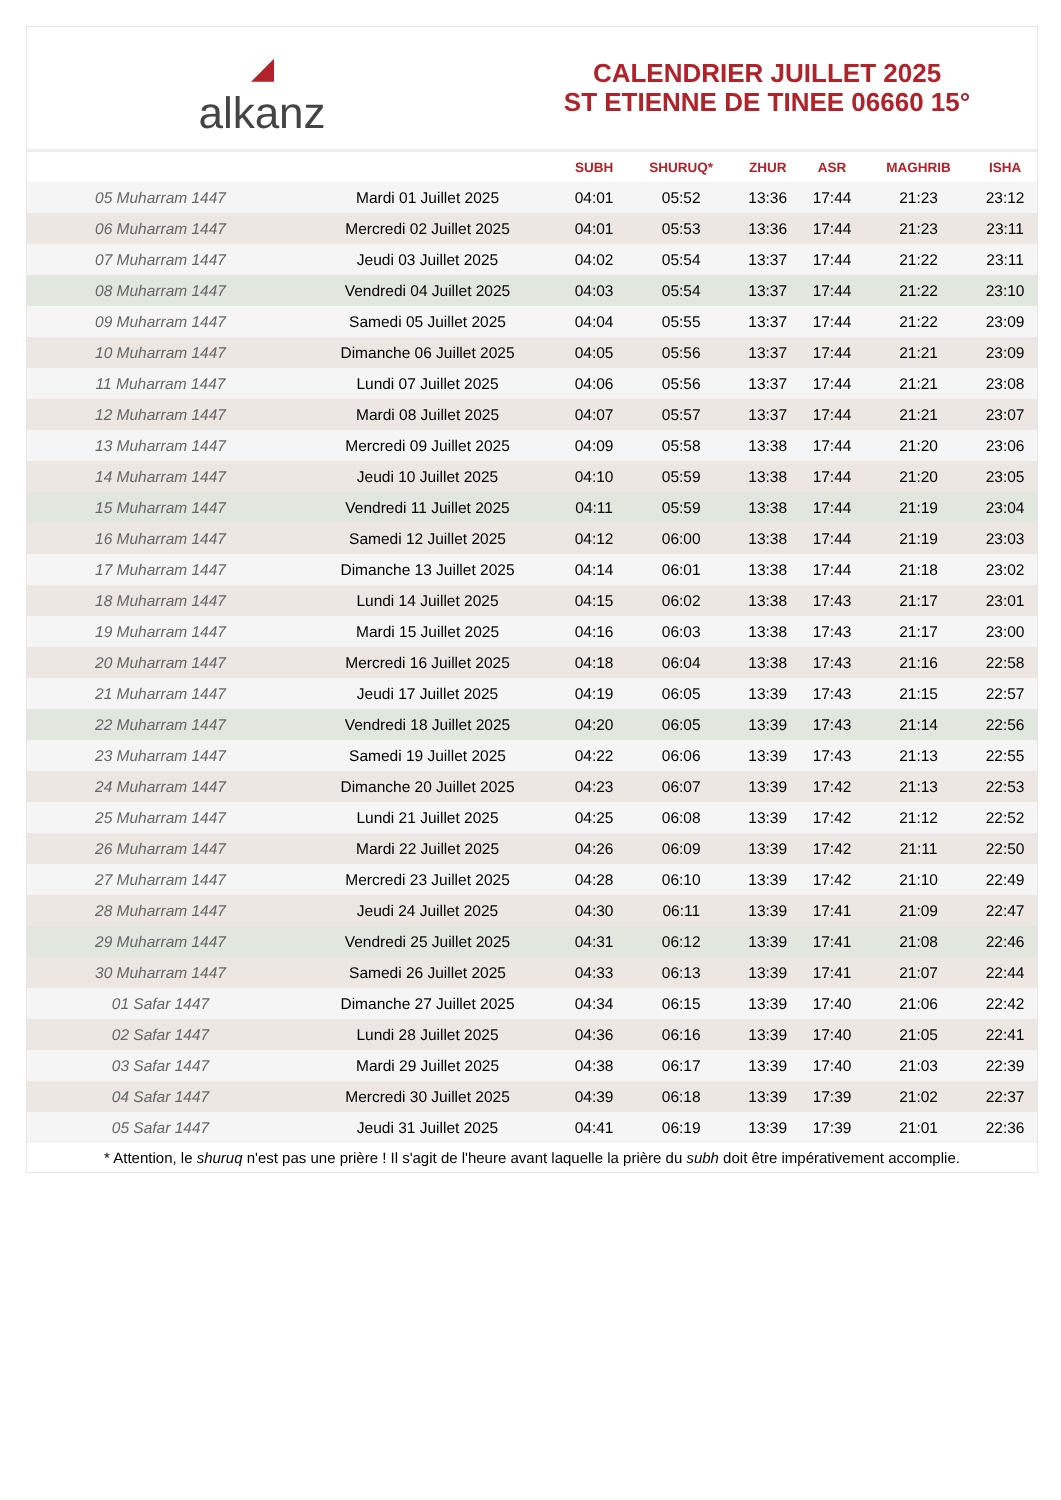◢
alkanz
CALENDRIER JUILLET 2025
ST ETIENNE DE TINEE 06660 15°
| | | SUBH | SHURUQ* | ZHUR | ASR | MAGHRIB | ISHA |
| --- | --- | --- | --- | --- | --- | --- | --- |
| 05 Muharram 1447 | Mardi 01 Juillet 2025 | 04:01 | 05:52 | 13:36 | 17:44 | 21:23 | 23:12 |
| 06 Muharram 1447 | Mercredi 02 Juillet 2025 | 04:01 | 05:53 | 13:36 | 17:44 | 21:23 | 23:11 |
| 07 Muharram 1447 | Jeudi 03 Juillet 2025 | 04:02 | 05:54 | 13:37 | 17:44 | 21:22 | 23:11 |
| 08 Muharram 1447 | Vendredi 04 Juillet 2025 | 04:03 | 05:54 | 13:37 | 17:44 | 21:22 | 23:10 |
| 09 Muharram 1447 | Samedi 05 Juillet 2025 | 04:04 | 05:55 | 13:37 | 17:44 | 21:22 | 23:09 |
| 10 Muharram 1447 | Dimanche 06 Juillet 2025 | 04:05 | 05:56 | 13:37 | 17:44 | 21:21 | 23:09 |
| 11 Muharram 1447 | Lundi 07 Juillet 2025 | 04:06 | 05:56 | 13:37 | 17:44 | 21:21 | 23:08 |
| 12 Muharram 1447 | Mardi 08 Juillet 2025 | 04:07 | 05:57 | 13:37 | 17:44 | 21:21 | 23:07 |
| 13 Muharram 1447 | Mercredi 09 Juillet 2025 | 04:09 | 05:58 | 13:38 | 17:44 | 21:20 | 23:06 |
| 14 Muharram 1447 | Jeudi 10 Juillet 2025 | 04:10 | 05:59 | 13:38 | 17:44 | 21:20 | 23:05 |
| 15 Muharram 1447 | Vendredi 11 Juillet 2025 | 04:11 | 05:59 | 13:38 | 17:44 | 21:19 | 23:04 |
| 16 Muharram 1447 | Samedi 12 Juillet 2025 | 04:12 | 06:00 | 13:38 | 17:44 | 21:19 | 23:03 |
| 17 Muharram 1447 | Dimanche 13 Juillet 2025 | 04:14 | 06:01 | 13:38 | 17:44 | 21:18 | 23:02 |
| 18 Muharram 1447 | Lundi 14 Juillet 2025 | 04:15 | 06:02 | 13:38 | 17:43 | 21:17 | 23:01 |
| 19 Muharram 1447 | Mardi 15 Juillet 2025 | 04:16 | 06:03 | 13:38 | 17:43 | 21:17 | 23:00 |
| 20 Muharram 1447 | Mercredi 16 Juillet 2025 | 04:18 | 06:04 | 13:38 | 17:43 | 21:16 | 22:58 |
| 21 Muharram 1447 | Jeudi 17 Juillet 2025 | 04:19 | 06:05 | 13:39 | 17:43 | 21:15 | 22:57 |
| 22 Muharram 1447 | Vendredi 18 Juillet 2025 | 04:20 | 06:05 | 13:39 | 17:43 | 21:14 | 22:56 |
| 23 Muharram 1447 | Samedi 19 Juillet 2025 | 04:22 | 06:06 | 13:39 | 17:43 | 21:13 | 22:55 |
| 24 Muharram 1447 | Dimanche 20 Juillet 2025 | 04:23 | 06:07 | 13:39 | 17:42 | 21:13 | 22:53 |
| 25 Muharram 1447 | Lundi 21 Juillet 2025 | 04:25 | 06:08 | 13:39 | 17:42 | 21:12 | 22:52 |
| 26 Muharram 1447 | Mardi 22 Juillet 2025 | 04:26 | 06:09 | 13:39 | 17:42 | 21:11 | 22:50 |
| 27 Muharram 1447 | Mercredi 23 Juillet 2025 | 04:28 | 06:10 | 13:39 | 17:42 | 21:10 | 22:49 |
| 28 Muharram 1447 | Jeudi 24 Juillet 2025 | 04:30 | 06:11 | 13:39 | 17:41 | 21:09 | 22:47 |
| 29 Muharram 1447 | Vendredi 25 Juillet 2025 | 04:31 | 06:12 | 13:39 | 17:41 | 21:08 | 22:46 |
| 30 Muharram 1447 | Samedi 26 Juillet 2025 | 04:33 | 06:13 | 13:39 | 17:41 | 21:07 | 22:44 |
| 01 Safar 1447 | Dimanche 27 Juillet 2025 | 04:34 | 06:15 | 13:39 | 17:40 | 21:06 | 22:42 |
| 02 Safar 1447 | Lundi 28 Juillet 2025 | 04:36 | 06:16 | 13:39 | 17:40 | 21:05 | 22:41 |
| 03 Safar 1447 | Mardi 29 Juillet 2025 | 04:38 | 06:17 | 13:39 | 17:40 | 21:03 | 22:39 |
| 04 Safar 1447 | Mercredi 30 Juillet 2025 | 04:39 | 06:18 | 13:39 | 17:39 | 21:02 | 22:37 |
| 05 Safar 1447 | Jeudi 31 Juillet 2025 | 04:41 | 06:19 | 13:39 | 17:39 | 21:01 | 22:36 |
* Attention, le shuruq n'est pas une prière ! Il s'agit de l'heure avant laquelle la prière du subh doit être impérativement accomplie.